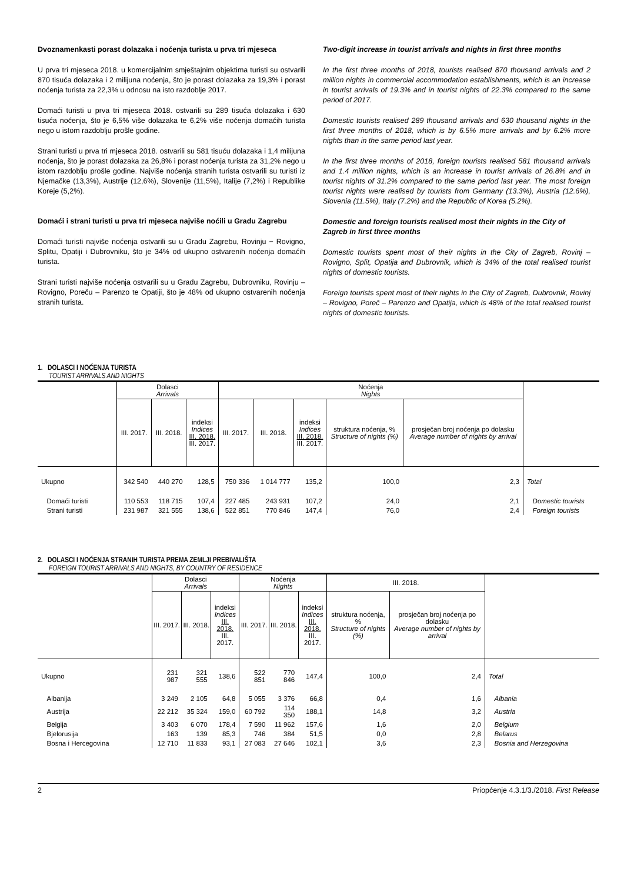Dvoznamenkasti porast dolazaka i noćenja turista u prva tri mjeseca
U prva tri mjeseca 2018. u komercijalnim smještajnim objektima turisti su ostvarili 870 tisuća dolazaka i 2 milijuna noćenja, što je porast dolazaka za 19,3% i porast noćenja turista za 22,3% u odnosu na isto razdoblje 2017.
Domaći turisti u prva tri mjeseca 2018. ostvarili su 289 tisuća dolazaka i 630 tisuća noćenja, što je 6,5% više dolazaka te 6,2% više noćenja domaćih turista nego u istom razdoblju prošle godine.
Strani turisti u prva tri mjeseca 2018. ostvarili su 581 tisuću dolazaka i 1,4 milijuna noćenja, što je porast dolazaka za 26,8% i porast noćenja turista za 31,2% nego u istom razdoblju prošle godine. Najviše noćenja stranih turista ostvarili su turisti iz Njemačke (13,3%), Austrije (12,6%), Slovenije (11,5%), Italije (7,2%) i Republike Koreje (5,2%).
Domaći i strani turisti u prva tri mjeseca najviše noćili u Gradu Zagrebu
Domaći turisti najviše noćenja ostvarili su u Gradu Zagrebu, Rovinju − Rovigno, Splitu, Opatiji i Dubrovniku, što je 34% od ukupno ostvarenih noćenja domaćih turista.
Strani turisti najviše noćenja ostvarili su u Gradu Zagrebu, Dubrovniku, Rovinju – Rovigno, Poreču – Parenzo te Opatiji, što je 48% od ukupno ostvarenih noćenja stranih turista.
Two-digit increase in tourist arrivals and nights in first three months
In the first three months of 2018, tourists realised 870 thousand arrivals and 2 million nights in commercial accommodation establishments, which is an increase in tourist arrivals of 19.3% and in tourist nights of 22.3% compared to the same period of 2017.
Domestic tourists realised 289 thousand arrivals and 630 thousand nights in the first three months of 2018, which is by 6.5% more arrivals and by 6.2% more nights than in the same period last year.
In the first three months of 2018, foreign tourists realised 581 thousand arrivals and 1.4 million nights, which is an increase in tourist arrivals of 26.8% and in tourist nights of 31.2% compared to the same period last year. The most foreign tourist nights were realised by tourists from Germany (13.3%), Austria (12.6%), Slovenia (11.5%), Italy (7.2%) and the Republic of Korea (5.2%).
Domestic and foreign tourists realised most their nights in the City of Zagreb in first three months
Domestic tourists spent most of their nights in the City of Zagreb, Rovinj – Rovigno, Split, Opatija and Dubrovnik, which is 34% of the total realised tourist nights of domestic tourists.
Foreign tourists spent most of their nights in the City of Zagreb, Dubrovnik, Rovinj – Rovigno, Poreč – Parenzo and Opatija, which is 48% of the total realised tourist nights of domestic tourists.
1. DOLASCI I NOĆENJA TURISTA
TOURIST ARRIVALS AND NIGHTS
| | Dolasci Arrivals | | | Noćenja Nights | | | | | |
| --- | --- | --- | --- | --- | --- | --- | --- | --- | --- |
| | III. 2017. | III. 2018. | indeksi Indices III. 2018. III. 2017. | III. 2017. | III. 2018. | indeksi Indices III. 2018. III. 2017. | struktura noćenja, % Structure of nights (%) | prosječan broj noćenja po dolasku Average number of nights by arrival | |
| Ukupno | 342 540 | 440 270 | 128,5 | 750 336 | 1 014 777 | 135,2 | 100,0 | 2,3 | Total |
| Domaći turisti | 110 553 | 118 715 | 107,4 | 227 485 | 243 931 | 107,2 | 24,0 | 2,1 | Domestic tourists |
| Strani turisti | 231 987 | 321 555 | 138,6 | 522 851 | 770 846 | 147,4 | 76,0 | 2,4 | Foreign tourists |
2. DOLASCI I NOĆENJA STRANIH TURISTA PREMA ZEMLJI PREBIVALIŠTA
FOREIGN TOURIST ARRIVALS AND NIGHTS, BY COUNTRY OF RESIDENCE
| | Dolasci Arrivals | | | Noćenja Nights | | | III. 2018. | | |
| --- | --- | --- | --- | --- | --- | --- | --- | --- | --- |
| | III. 2017. | III. 2018. | indeksi Indices III. 2018. III. 2017. | III. 2017. | III. 2018. | indeksi Indices III. 2018. III. 2017. | struktura noćenja, % Structure of nights (%) | prosječan broj noćenja po dolasku Average number of nights by arrival | |
| Ukupno | 231 987 | 321 555 | 138,6 | 522 851 | 770 846 | 147,4 | 100,0 | 2,4 | Total |
| Albanija | 3 249 | 2 105 | 64,8 | 5 055 | 3 376 | 66,8 | 0,4 | 1,6 | Albania |
| Austrija | 22 212 | 35 324 | 159,0 | 60 792 | 114 350 | 188,1 | 14,8 | 3,2 | Austria |
| Belgija | 3 403 | 6 070 | 178,4 | 7 590 | 11 962 | 157,6 | 1,6 | 2,0 | Belgium |
| Bjelorusija | 163 | 139 | 85,3 | 746 | 384 | 51,5 | 0,0 | 2,8 | Belarus |
| Bosna i Hercegovina | 12 710 | 11 833 | 93,1 | 27 083 | 27 646 | 102,1 | 3,6 | 2,3 | Bosnia and Herzegovina |
2 Priopćenje 4.3.1/3./2018. First Release